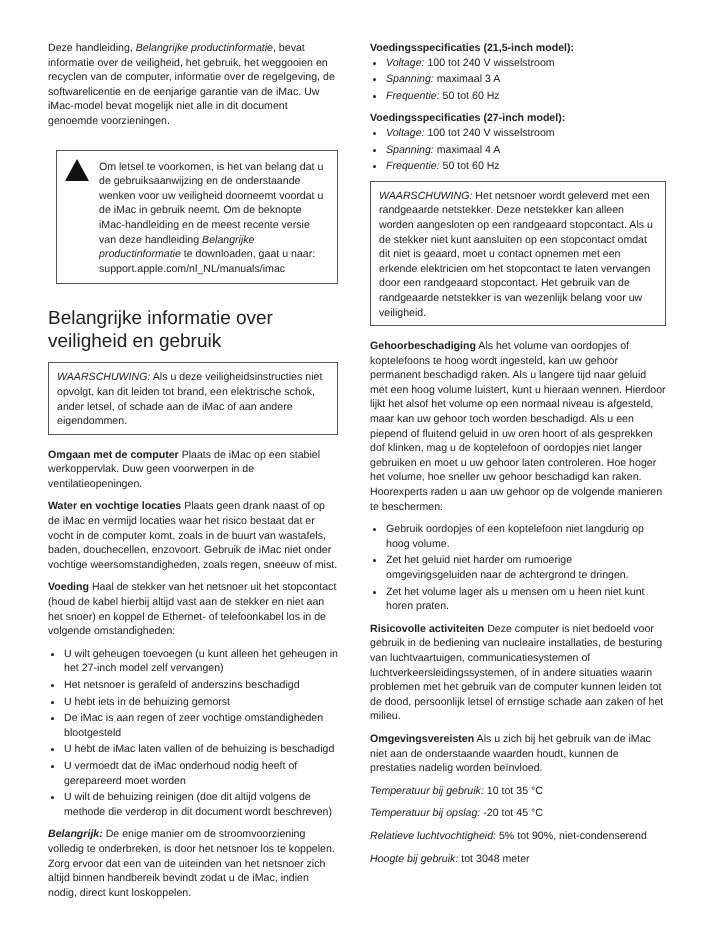Deze handleiding, Belangrijke productinformatie, bevat informatie over de veiligheid, het gebruik, het weggooien en recyclen van de computer, informatie over de regelgeving, de softwarelicentie en de eenjarige garantie van de iMac. Uw iMac-model bevat mogelijk niet alle in dit document genoemde voorzieningen.
Om letsel te voorkomen, is het van belang dat u de gebruiksaanwijzing en de onderstaande wenken voor uw veiligheid doorneemt voordat u de iMac in gebruik neemt. Om de beknopte iMac-handleiding en de meest recente versie van deze handleiding Belangrijke productinformatie te downloaden, gaat u naar: support.apple.com/nl_NL/manuals/imac
Belangrijke informatie over veiligheid en gebruik
WAARSCHUWING: Als u deze veiligheidsinstructies niet opvolgt, kan dit leiden tot brand, een elektrische schok, ander letsel, of schade aan de iMac of aan andere eigendommen.
Omgaan met de computer Plaats de iMac op een stabiel werkoppervlak. Duw geen voorwerpen in de ventilatieopeningen.
Water en vochtige locaties Plaats geen drank naast of op de iMac en vermijd locaties waar het risico bestaat dat er vocht in de computer komt, zoals in de buurt van wastafels, baden, douchecellen, enzovoort. Gebruik de iMac niet onder vochtige weersomstandigheden, zoals regen, sneeuw of mist.
Voeding Haal de stekker van het netsnoer uit het stopcontact (houd de kabel hierbij altijd vast aan de stekker en niet aan het snoer) en koppel de Ethernet- of telefoonkabel los in de volgende omstandigheden:
U wilt geheugen toevoegen (u kunt alleen het geheugen in het 27-inch model zelf vervangen)
Het netsnoer is gerafeld of anderszins beschadigd
U hebt iets in de behuizing gemorst
De iMac is aan regen of zeer vochtige omstandigheden blootgesteld
U hebt de iMac laten vallen of de behuizing is beschadigd
U vermoedt dat de iMac onderhoud nodig heeft of gerepareerd moet worden
U wilt de behuizing reinigen (doe dit altijd volgens de methode die verderop in dit document wordt beschreven)
Belangrijk: De enige manier om de stroomvoorziening volledig te onderbreken, is door het netsnoer los te koppelen. Zorg ervoor dat een van de uiteinden van het netsnoer zich altijd binnen handbereik bevindt zodat u de iMac, indien nodig, direct kunt loskoppelen.
Voedingsspecificaties (21,5-inch model):
Voltage: 100 tot 240 V wisselstroom
Spanning: maximaal 3 A
Frequentie: 50 tot 60 Hz
Voedingsspecificaties (27-inch model):
Voltage: 100 tot 240 V wisselstroom
Spanning: maximaal 4 A
Frequentie: 50 tot 60 Hz
WAARSCHUWING: Het netsnoer wordt geleverd met een randgeaarde netstekker. Deze netstekker kan alleen worden aangesloten op een randgeaard stopcontact. Als u de stekker niet kunt aansluiten op een stopcontact omdat dit niet is geaard, moet u contact opnemen met een erkende elektricien om het stopcontact te laten vervangen door een randgeaard stopcontact. Het gebruik van de randgeaarde netstekker is van wezenlijk belang voor uw veiligheid.
Gehoorbeschadiging Als het volume van oordopjes of koptelefoons te hoog wordt ingesteld, kan uw gehoor permanent beschadigd raken. Als u langere tijd naar geluid met een hoog volume luistert, kunt u hieraan wennen. Hierdoor lijkt het alsof het volume op een normaal niveau is afgesteld, maar kan uw gehoor toch worden beschadigd. Als u een piepend of fluitend geluid in uw oren hoort of als gesprekken dof klinken, mag u de koptelefoon of oordopjes niet langer gebruiken en moet u uw gehoor laten controleren. Hoe hoger het volume, hoe sneller uw gehoor beschadigd kan raken. Hoorexperts raden u aan uw gehoor op de volgende manieren te beschermen:
Gebruik oordopjes of een koptelefoon niet langdurig op hoog volume.
Zet het geluid niet harder om rumoerige omgevingsgeluiden naar de achtergrond te dringen.
Zet het volume lager als u mensen om u heen niet kunt horen praten.
Risicovolle activiteiten Deze computer is niet bedoeld voor gebruik in de bediening van nucleaire installaties, de besturing van luchtvaartuigen, communicatiesystemen of luchtverkeersleidingssystemen, of in andere situaties waarin problemen met het gebruik van de computer kunnen leiden tot de dood, persoonlijk letsel of ernstige schade aan zaken of het milieu.
Omgevingsvereisten Als u zich bij het gebruik van de iMac niet aan de onderstaande waarden houdt, kunnen de prestaties nadelig worden beïnvloed.
Temperatuur bij gebruik: 10 tot 35 °C
Temperatuur bij opslag: -20 tot 45 °C
Relatieve luchtvochtigheid: 5% tot 90%, niet-condenserend
Hoogte bij gebruik: tot 3048 meter